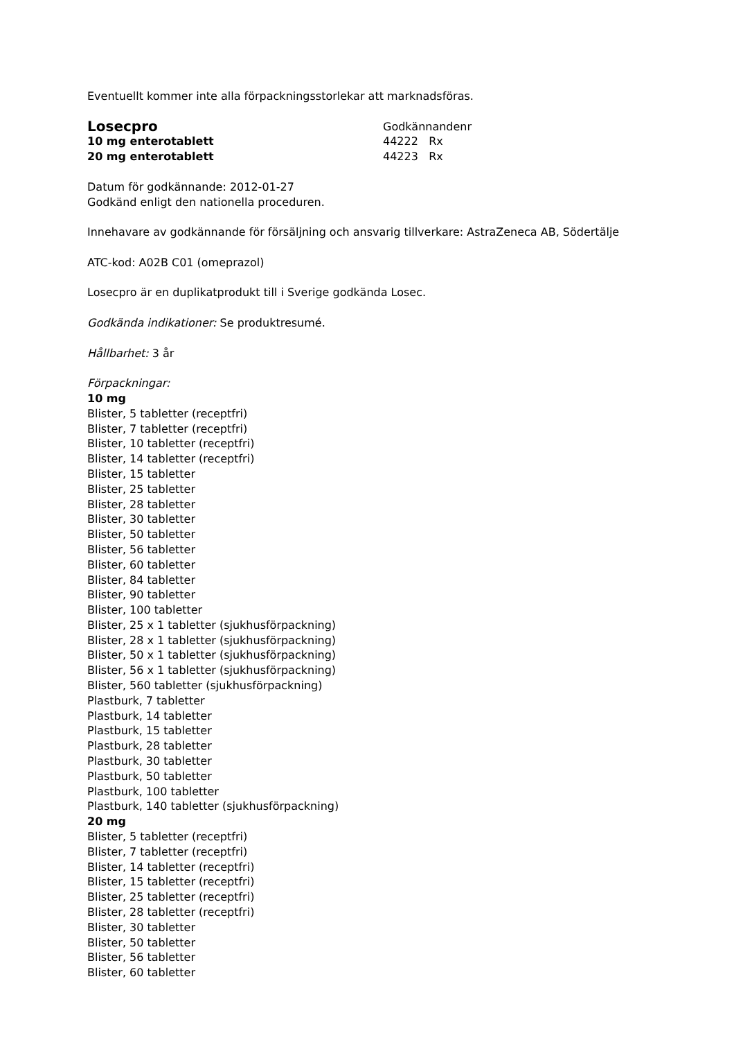Eventuellt kommer inte alla förpackningsstorlekar att marknadsföras.
Losecpro
Godkännandenr
10 mg enterotablett
44222 Rx
20 mg enterotablett
44223 Rx
Datum för godkännande: 2012-01-27
Godkänd enligt den nationella proceduren.
Innehavare av godkännande för försäljning och ansvarig tillverkare: AstraZeneca AB, Södertälje
ATC-kod: A02B C01 (omeprazol)
Losecpro är en duplikatprodukt till i Sverige godkända Losec.
Godkända indikationer: Se produktresumé.
Hållbarhet: 3 år
Förpackningar:
10 mg
Blister, 5 tabletter (receptfri)
Blister, 7 tabletter (receptfri)
Blister, 10 tabletter (receptfri)
Blister, 14 tabletter (receptfri)
Blister, 15 tabletter
Blister, 25 tabletter
Blister, 28 tabletter
Blister, 30 tabletter
Blister, 50 tabletter
Blister, 56 tabletter
Blister, 60 tabletter
Blister, 84 tabletter
Blister, 90 tabletter
Blister, 100 tabletter
Blister, 25 x 1 tabletter (sjukhusförpackning)
Blister, 28 x 1 tabletter (sjukhusförpackning)
Blister, 50 x 1 tabletter (sjukhusförpackning)
Blister, 56 x 1 tabletter (sjukhusförpackning)
Blister, 560 tabletter (sjukhusförpackning)
Plastburk, 7 tabletter
Plastburk, 14 tabletter
Plastburk, 15 tabletter
Plastburk, 28 tabletter
Plastburk, 30 tabletter
Plastburk, 50 tabletter
Plastburk, 100 tabletter
Plastburk, 140 tabletter (sjukhusförpackning)
20 mg
Blister, 5 tabletter (receptfri)
Blister, 7 tabletter (receptfri)
Blister, 14 tabletter (receptfri)
Blister, 15 tabletter (receptfri)
Blister, 25 tabletter (receptfri)
Blister, 28 tabletter (receptfri)
Blister, 30 tabletter
Blister, 50 tabletter
Blister, 56 tabletter
Blister, 60 tabletter